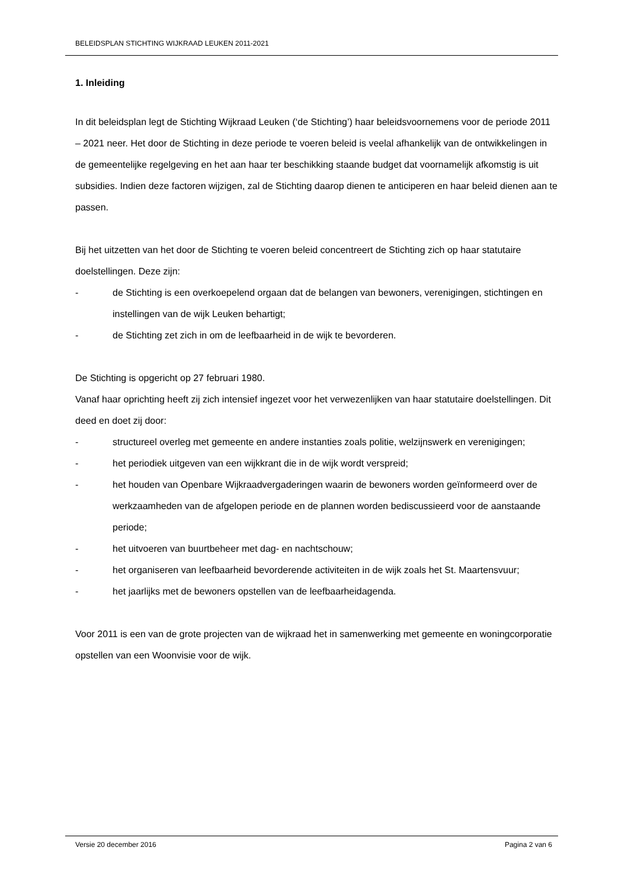BELEIDSPLAN STICHTING WIJKRAAD LEUKEN 2011-2021
1. Inleiding
In dit beleidsplan legt de Stichting Wijkraad Leuken (‘de Stichting’) haar beleidsvoornemens voor de periode 2011 – 2021 neer. Het door de Stichting in deze periode te voeren beleid is veelal afhankelijk van de ontwikkelingen in de gemeentelijke regelgeving en het aan haar ter beschikking staande budget dat voornamelijk afkomstig is uit subsidies. Indien deze factoren wijzigen, zal de Stichting daarop dienen te anticiperen en haar beleid dienen aan te passen.
Bij het uitzetten van het door de Stichting te voeren beleid concentreert de Stichting zich op haar statutaire doelstellingen. Deze zijn:
- de Stichting is een overkoepelend orgaan dat de belangen van bewoners, verenigingen, stichtingen en instellingen van de wijk Leuken behartigt;
- de Stichting zet zich in om de leefbaarheid in de wijk te bevorderen.
De Stichting is opgericht op 27 februari 1980.
Vanaf haar oprichting heeft zij zich intensief ingezet voor het verwezenlijken van haar statutaire doelstellingen. Dit deed en doet zij door:
- structureel overleg met gemeente en andere instanties zoals politie, welzijnswerk en verenigingen;
- het periodiek uitgeven van een wijkkrant die in de wijk wordt verspreid;
- het houden van Openbare Wijkraadvergaderingen waarin de bewoners worden geïnformeerd over de werkzaamheden van de afgelopen periode en de plannen worden bediscussieerd voor de aanstaande periode;
- het uitvoeren van buurtbeheer met dag- en nachtschouw;
- het organiseren van leefbaarheid bevorderende activiteiten in de wijk zoals het St. Maartensvuur;
- het jaarlijks met de bewoners opstellen van de leefbaarheidagenda.
Voor 2011 is een van de grote projecten van de wijkraad het in samenwerking met gemeente en woningcorporatie opstellen van een Woonvisie voor de wijk.
Versie 20 december 2016 Pagina 2 van 6